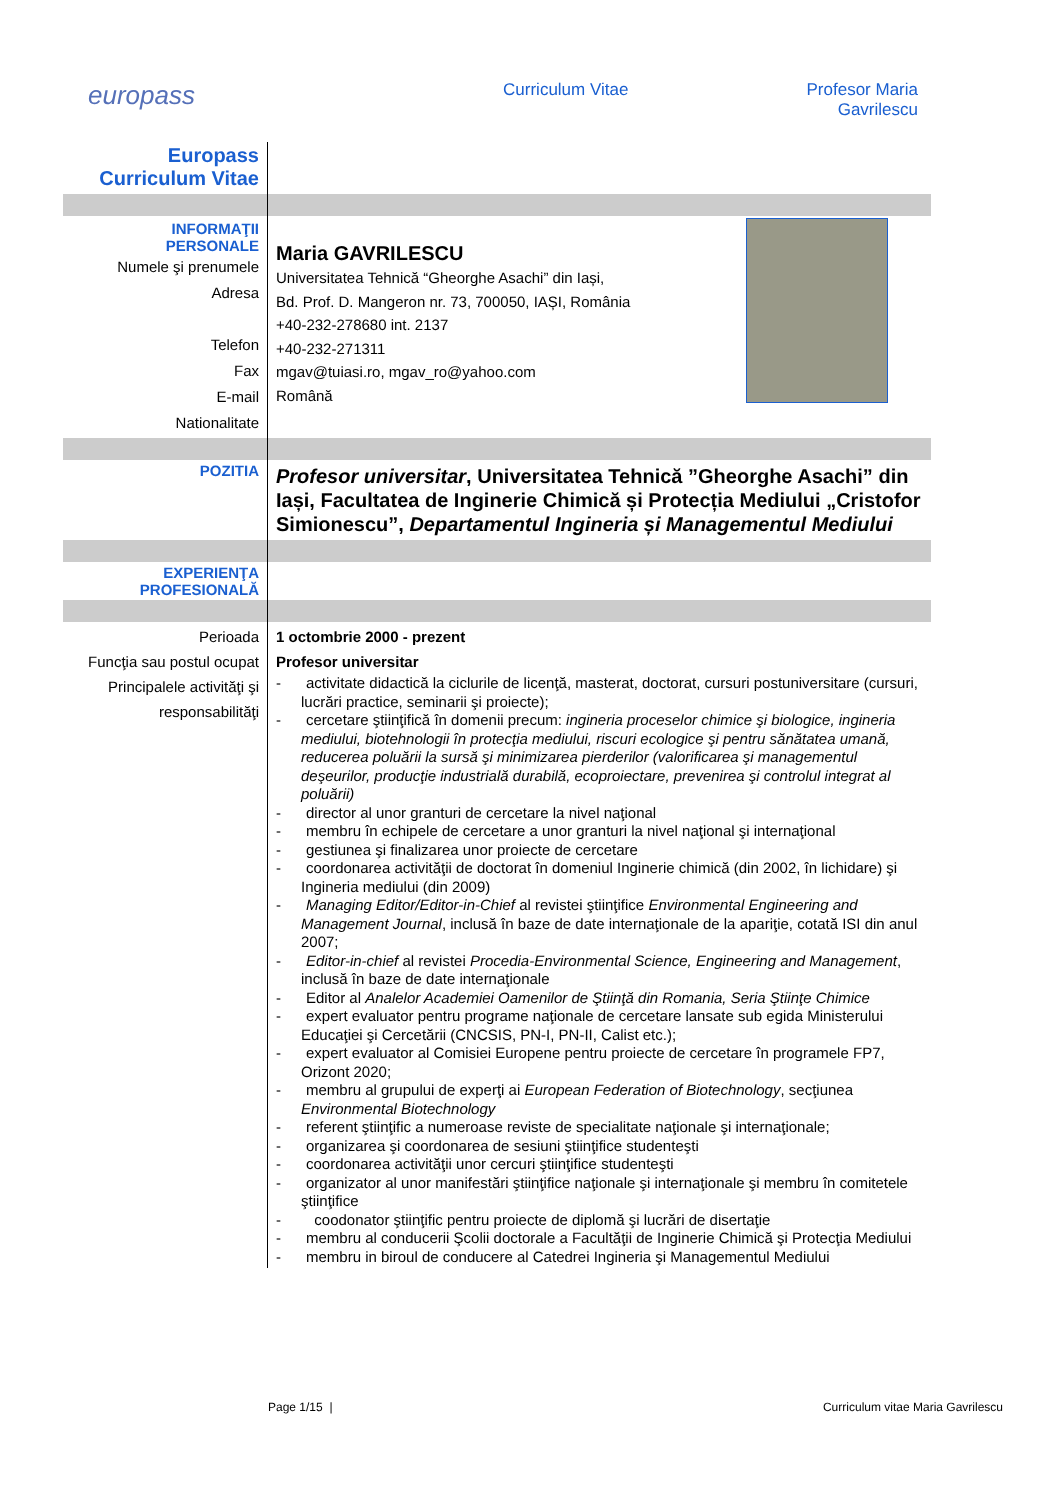europass Curriculum Vitae Profesor Maria
Gavrilescu
| Europass Curriculum Vitae | |
| INFORMAŢII PERSONALE Numele şi prenumele Adresa Telefon Fax E-mail Nationalitate | Maria GAVRILESCU Universitatea Tehnică “Gheorghe Asachi” din Iași, Bd. Prof. D. Mangeron nr. 73, 700050, IAȘI, România +40-232-278680 int. 2137 +40-232-271311 mgav@tuiasi.ro, mgav_ro@yahoo.com Română |
| POZITIA | Profesor universitar , Universitatea Tehnică ”Gheorghe Asachi” din Iași, Facultatea de Inginerie Chimică și Protecția Mediului „Cristofor Simionescu”, Departamentul Ingineria și Managementul Mediului |
| EXPERIENŢA PROFESIONALĂ | |
| Perioada Funcţia sau postul ocupat Principalele activităţi şi responsabilităţi | 1 octombrie 2000 - prezent Profesor universitar - activitate didactică la ciclurile de licenţă, masterat, doctorat, cursuri postuniversitare (cursuri, lucrări practice, seminarii şi proiecte); - cercetare ştiinţifică în domenii precum: ingineria proceselor chimice şi biologice, ingineria mediului, biotehnologii în protecţia mediului, riscuri ecologice şi pentru sănătatea umană, reducerea poluării la sursă şi minimizarea pierderilor (valorificarea şi managementul deşeurilor, producţie industrială durabilă, ecoproiectare, prevenirea şi controlul integrat al poluării) - director al unor granturi de cercetare la nivel naţional - membru în echipele de cercetare a unor granturi la nivel naţional şi internaţional - gestiunea şi finalizarea unor proiecte de cercetare - coordonarea activităţii de doctorat în domeniul Inginerie chimică (din 2002, în lichidare) şi Ingineria mediului (din 2009) - Managing Editor/Editor-in-Chief al revistei ştiinţifice Environmental Engineering and Management Journal , inclusă în baze de date internaţionale de la apariţie, cotată ISI din anul 2007; - Editor-in-chief al revistei Procedia-Environmental Science, Engineering and Management , inclusă în baze de date internaţionale - Editor al Analelor Academiei Oamenilor de Ştiinţă din Romania, Seria Ştiinţe Chimice - expert evaluator pentru programe naţionale de cercetare lansate sub egida Ministerului Educaţiei şi Cercetării (CNCSIS, PN-I, PN-II, Calist etc.); - expert evaluator al Comisiei Europene pentru proiecte de cercetare în programele FP7, Orizont 2020; - membru al grupului de experţi ai European Federation of Biotechnology , secţiunea Environmental Biotechnology - referent ştiinţific a numeroase reviste de specialitate naţionale şi internaţionale; - organizarea şi coordonarea de sesiuni ştiinţifice studenteşti - coordonarea activităţii unor cercuri ştiinţifice studenteşti - organizator al unor manifestări ştiinţifice naţionale şi internaţionale şi membru în comitetele ştiinţifice - coodonator ştiinţific pentru proiecte de diplomă şi lucrări de disertaţie - membru al conducerii Şcolii doctorale a Facultăţii de Inginerie Chimică şi Protecţia Mediului - membru in biroul de conducere al Catedrei Ingineria şi Managementul Mediului |
Page 1/15 | Curriculum vitae Maria Gavrilescu